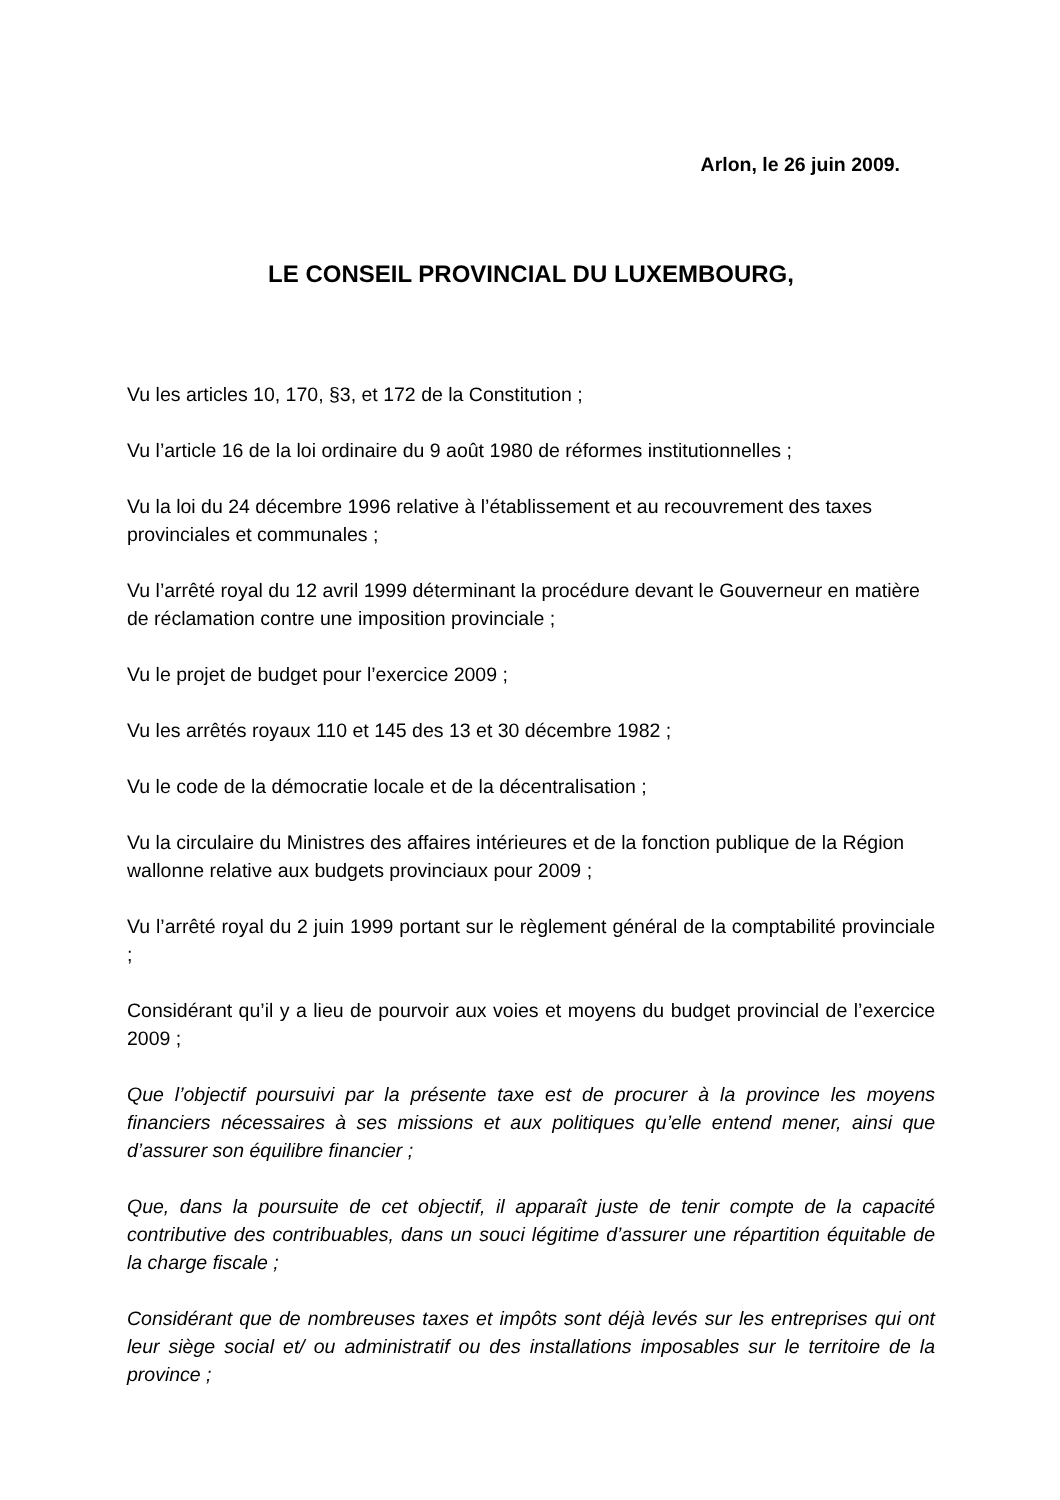Arlon, le 26 juin 2009.
LE CONSEIL PROVINCIAL DU LUXEMBOURG,
Vu les articles 10, 170, §3, et 172 de la Constitution ;
Vu l’article 16 de la loi ordinaire du 9 août 1980 de réformes institutionnelles ;
Vu la loi du 24 décembre 1996 relative à l’établissement et au recouvrement des taxes provinciales et communales ;
Vu l’arrêté royal du 12 avril 1999 déterminant la procédure devant le Gouverneur en matière de réclamation contre une imposition provinciale ;
Vu le projet de budget pour l’exercice 2009 ;
Vu les arrêtés royaux 110 et 145 des 13 et 30 décembre 1982 ;
Vu le code de la démocratie locale et de la décentralisation ;
Vu la circulaire du Ministres des affaires intérieures et de la fonction publique de la Région wallonne relative aux budgets provinciaux pour 2009 ;
Vu l’arrêté royal du 2 juin 1999 portant sur le règlement général de la comptabilité provinciale ;
Considérant qu’il y a lieu de pourvoir aux voies et moyens du budget provincial de l’exercice 2009 ;
Que l’objectif poursuivi par la présente taxe est de procurer à la province les moyens financiers nécessaires à ses missions et aux politiques qu’elle entend mener, ainsi que d’assurer son équilibre financier ;
Que, dans la poursuite de cet objectif, il apparaît juste de tenir compte de la capacité contributive des contribuables, dans un souci légitime d’assurer une répartition équitable de la charge fiscale ;
Considérant que de nombreuses taxes et impôts sont déjà levés sur les entreprises qui ont leur siège social et/ ou administratif ou des installations imposables sur le territoire de la province ;